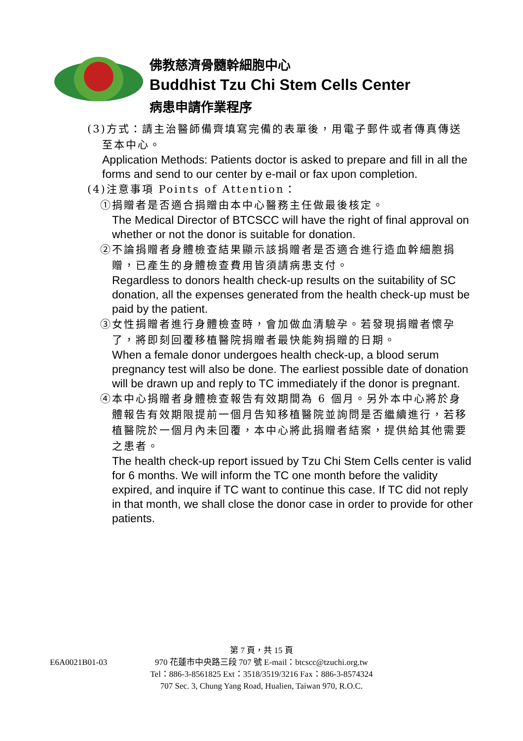佛教慈濟骨髓幹細胞中心
Buddhist Tzu Chi Stem Cells Center
病患申請作業程序
(3)方式：請主治醫師備齊填寫完備的表單後，用電子郵件或者傳真傳送
至本中心。
Application Methods: Patients doctor is asked to prepare and fill in all the forms and send to our center by e-mail or fax upon completion.
(4)注意事項 Points of Attention：
①捐贈者是否適合捐贈由本中心醫務主任做最後核定。
The Medical Director of BTCSCC will have the right of final approval on whether or not the donor is suitable for donation.
②不論捐贈者身體檢查結果顯示該捐贈者是否適合進行造血幹細胞捐
贈，已產生的身體檢查費用皆須請病患支付。
Regardless to donors health check-up results on the suitability of SC donation, all the expenses generated from the health check-up must be paid by the patient.
③女性捐贈者進行身體檢查時，會加做血清驗孕。若發現捐贈者懷孕
了，將即刻回覆移植醫院捐贈者最快能夠捐贈的日期。
When a female donor undergoes health check-up, a blood serum pregnancy test will also be done. The earliest possible date of donation will be drawn up and reply to TC immediately if the donor is pregnant.
④本中心捐贈者身體檢查報告有效期間為 6 個月。另外本中心將於身
體報告有效期限提前一個月告知移植醫院並詢問是否繼續進行，若移植醫院於一個月內未回覆，本中心將此捐贈者結案，提供給其他需要之患者。
The health check-up report issued by Tzu Chi Stem Cells center is valid for 6 months. We will inform the TC one month before the validity expired, and inquire if TC want to continue this case. If TC did not reply in that month, we shall close the donor case in order to provide for other patients.
E6A0021B01-03
第 7 頁，共 15 頁
970 花蓮市中央路三段 707 號 E-mail：btcscc@tzuchi.org.tw
Tel：886-3-8561825 Ext：3518/3519/3216 Fax：886-3-8574324
707 Sec. 3, Chung Yang Road, Hualien, Taiwan 970, R.O.C.